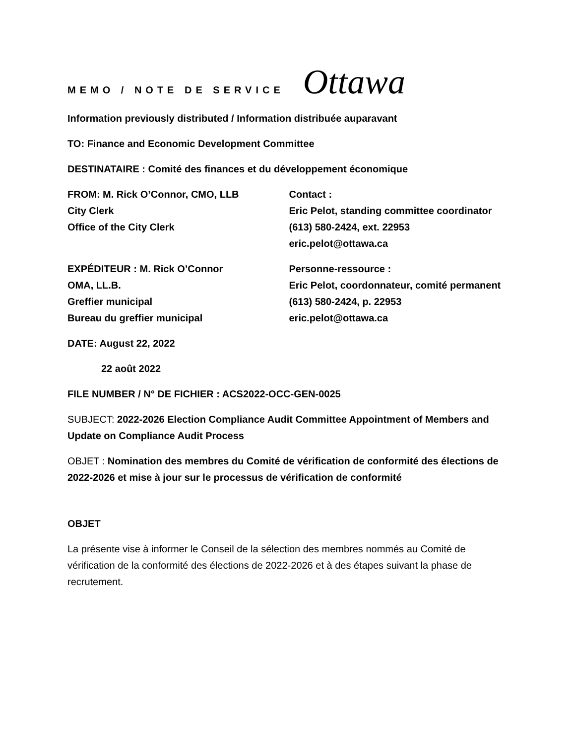MEMO / NOTE DE SERVICE
Ottawa
Information previously distributed / Information distribuée auparavant
TO: Finance and Economic Development Committee
DESTINATAIRE : Comité des finances et du développement économique
FROM: M. Rick O’Connor, CMO, LLB
City Clerk
Office of the City Clerk
Contact :
Eric Pelot, standing committee coordinator
(613) 580-2424, ext. 22953
eric.pelot@ottawa.ca
EXPÉDITEUR : M. Rick O’Connor
OMA, LL.B.
Greffier municipal
Bureau du greffier municipal
Personne-ressource :
Eric Pelot, coordonnateur, comité permanent
(613) 580-2424, p. 22953
eric.pelot@ottawa.ca
DATE: August 22, 2022
22 août 2022
FILE NUMBER / N° DE FICHIER : ACS2022-OCC-GEN-0025
SUBJECT: 2022-2026 Election Compliance Audit Committee Appointment of Members and Update on Compliance Audit Process
OBJET : Nomination des membres du Comité de vérification de conformité des élections de 2022-2026 et mise à jour sur le processus de vérification de conformité
OBJET
La présente vise à informer le Conseil de la sélection des membres nommés au Comité de vérification de la conformité des élections de 2022-2026 et à des étapes suivant la phase de recrutement.